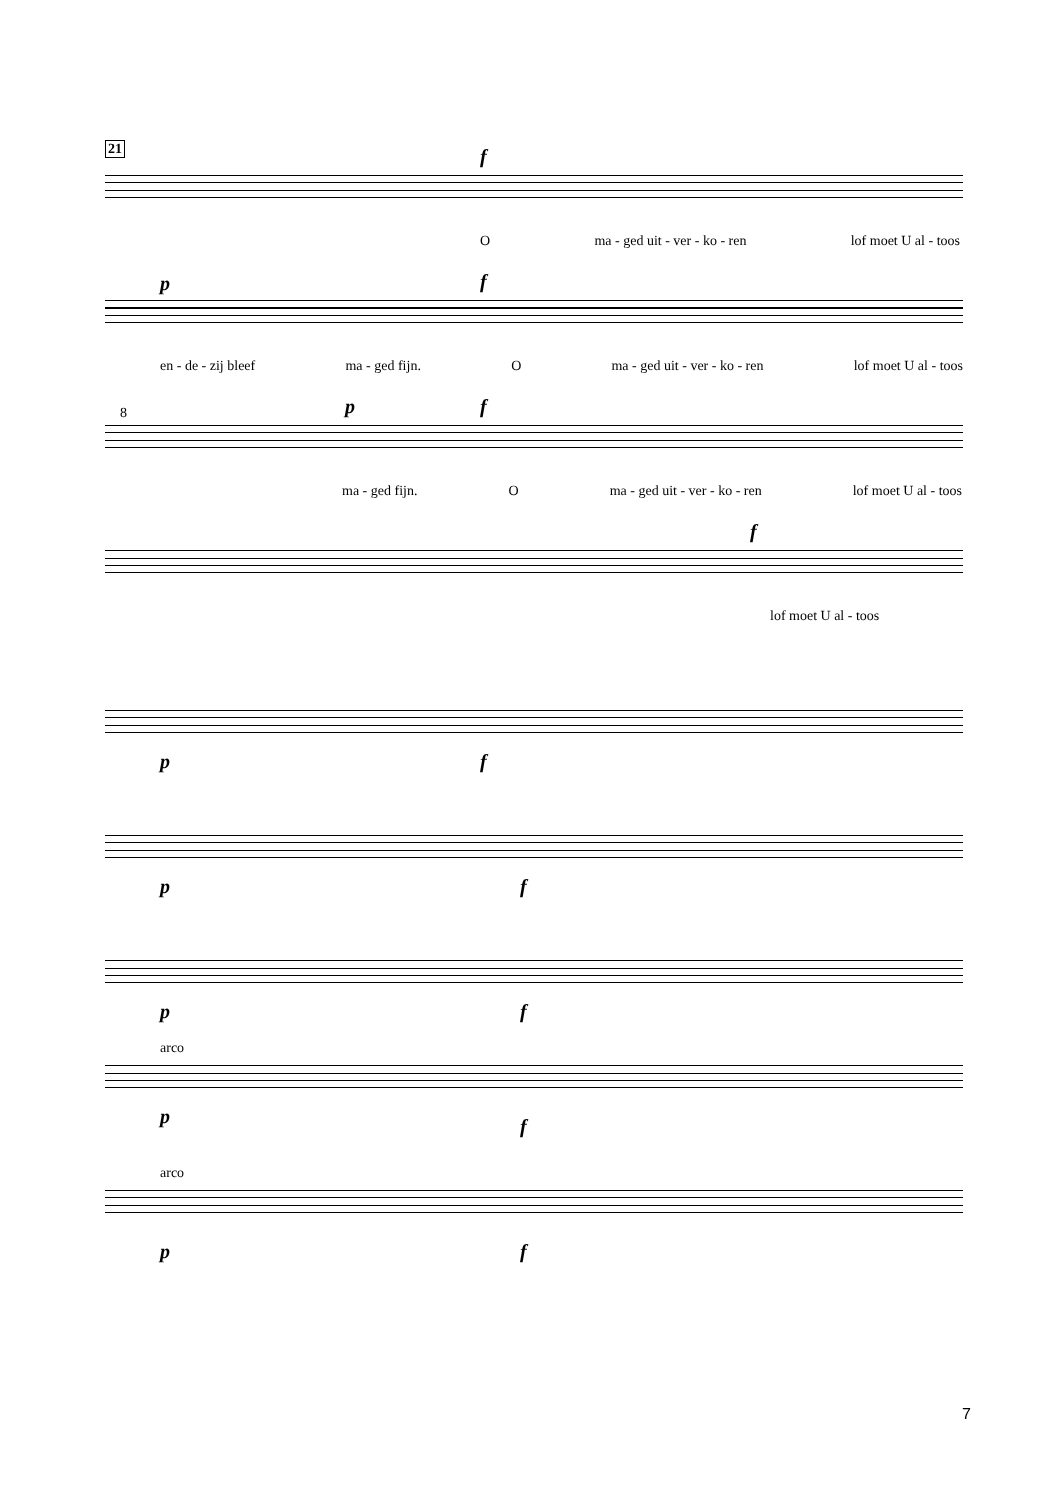21
f
Oma - ged uit - ver - ko - ren lof moet U al - toos
p f
en - de - zij bleef ma - ged fijn. O ma - ged uit - ver - ko - ren lof moet U al - toos
p f
8
ma - ged fijn. O ma - ged uit - ver - ko - ren lof moet U al - toos
f
lof moet U al - toos
p f
p f
p f
arco
p f
arco
p f
7